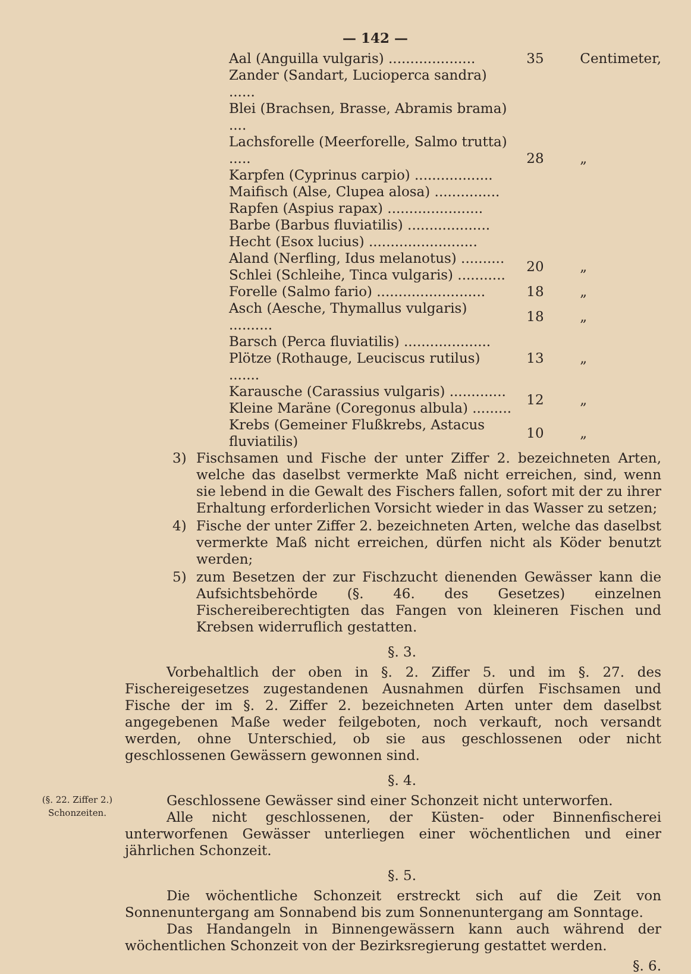— 142 —
| Aal (Anguilla vulgaris) .................... | 35 | Centimeter, |
| Zander (Sandart, Lucioperca sandra) ...... | 28 | „ |
| Blei (Brachsen, Brasse, Abramis brama) .... | | |
| Lachsforelle (Meerforelle, Salmo trutta) ..... | | |
| Karpfen (Cyprinus carpio) .................. | | |
| Maifisch (Alse, Clupea alosa) ............... | | |
| Rapfen (Aspius rapax) ...................... | | |
| Barbe (Barbus fluviatilis) ................... | | |
| Hecht (Esox lucius) ......................... | | |
| Aland (Nerfling, Idus melanotus) .......... | 20 | „ |
| Schlei (Schleihe, Tinca vulgaris) ........... | | |
| Forelle (Salmo fario) ......................... | 18 | „ |
| Asch (Aesche, Thymallus vulgaris) .......... | 18 | „ |
| Barsch (Perca fluviatilis) .................... | 13 | „ |
| Plötze (Rothauge, Leuciscus rutilus) ....... | | |
| Karausche (Carassius vulgaris) ............. | 12 | „ |
| Kleine Maräne (Coregonus albula) ......... | | |
| Krebs (Gemeiner Flußkrebs, Astacus fluviatilis) | 10 | „ |
3) Fischsamen und Fische der unter Ziffer 2. bezeichneten Arten, welche das daselbst vermerkte Maß nicht erreichen, sind, wenn sie lebend in die Gewalt des Fischers fallen, sofort mit der zu ihrer Erhaltung erforderlichen Vorsicht wieder in das Wasser zu setzen;
4) Fische der unter Ziffer 2. bezeichneten Arten, welche das daselbst vermerkte Maß nicht erreichen, dürfen nicht als Köder benutzt werden;
5) zum Besetzen der zur Fischzucht dienenden Gewässer kann die Aufsichtsbehörde (§. 46. des Gesetzes) einzelnen Fischereiberechtigten das Fangen von kleineren Fischen und Krebsen widerruflich gestatten.
§. 3.
Vorbehaltlich der oben in §. 2. Ziffer 5. und im §. 27. des Fischereigesetzes zugestandenen Ausnahmen dürfen Fischsamen und Fische der im §. 2. Ziffer 2. bezeichneten Arten unter dem daselbst angegebenen Maße weder feilgeboten, noch verkauft, noch versandt werden, ohne Unterschied, ob sie aus geschlossenen oder nicht geschlossenen Gewässern gewonnen sind.
§. 4.
(§. 22. Ziffer 2.)
Schonzeiten.
Geschlossene Gewässer sind einer Schonzeit nicht unterworfen.
Alle nicht geschlossenen, der Küsten- oder Binnenfischerei unterworfenen Gewässer unterliegen einer wöchentlichen und einer jährlichen Schonzeit.
§. 5.
Die wöchentliche Schonzeit erstreckt sich auf die Zeit von Sonnenuntergang am Sonnabend bis zum Sonnenuntergang am Sonntage.
Das Handangeln in Binnengewässern kann auch während der wöchentlichen Schonzeit von der Bezirksregierung gestattet werden.
§. 6.